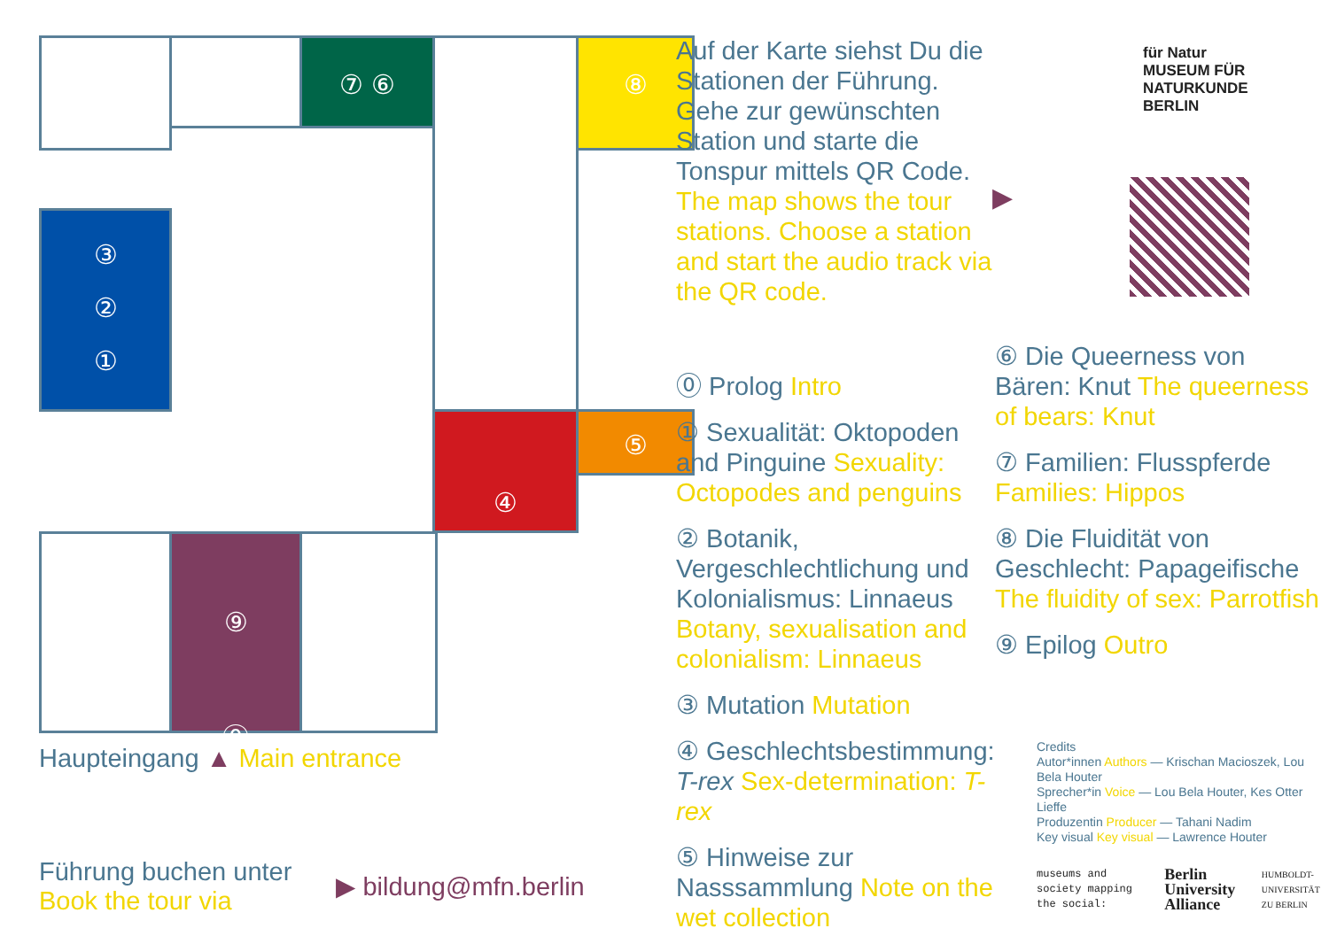⑦ ⑥ ⑧
③
②
①
④ ⑤
⑨
⓪
Haupteingang ▲ Main entrance
Führung buchen unter
Book the tour via
▶ bildung@mfn.berlin
Auf der Karte siehst Du die Stationen der Führung. Gehe zur gewünschten Station und starte die Tonspur mittels QR Code. The map shows the tour stations. Choose a station and start the audio track via the QR code.
⓪ Prolog Intro
① Sexualität: Oktopoden and Pinguine Sexuality: Octopodes and penguins
② Botanik, Vergeschlechtlichung und Kolonialismus: Linnaeus Botany, sexualisation and colonialism: Linnaeus
③ Mutation Mutation
④ Geschlechtsbestimmung: T-rex Sex-determination: T-rex
⑤ Hinweise zur Nasssammlung Note on the wet collection
▶
für Natur
MUSEUM FÜR
NATURKUNDE
BERLIN
⑥ Die Queerness von Bären: Knut The queerness of bears: Knut
⑦ Familien: Flusspferde Families: Hippos
⑧ Die Fluidität von Geschlecht: Papageifische The fluidity of sex: Parrotfish
⑨ Epilog Outro
Credits
Autor*innen Authors — Krischan Macioszek, Lou Bela Houter
Sprecher*in Voice — Lou Bela Houter, Kes Otter Lieffe
Produzentin Producer — Tahani Nadim
Key visual Key visual — Lawrence Houter
museums and society mapping the social:
Berlin University Alliance
HUMBOLDT-UNIVERSITÄT ZU BERLIN